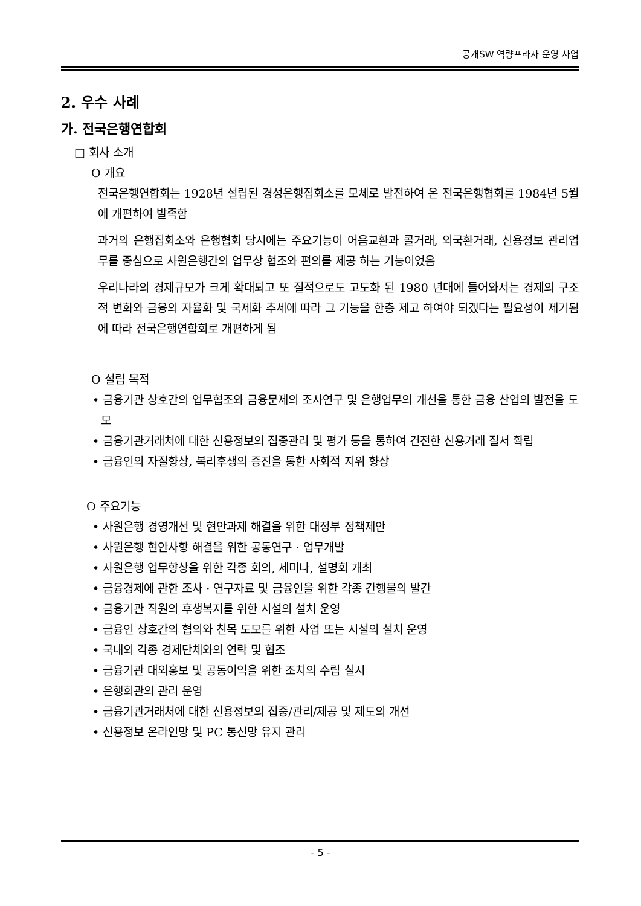공개SW 역량프라자 운영 사업
2. 우수 사례
가. 전국은행연합회
□ 회사 소개
O 개요
전국은행연합회는 1928년 설립된 경성은행집회소를 모체로 발전하여 온 전국은행협회를 1984년 5월에 개편하여 발족함
과거의 은행집회소와 은행협회 당시에는 주요기능이 어음교환과 콜거래, 외국환거래, 신용정보 관리업무를 중심으로 사원은행간의 업무상 협조와 편의를 제공 하는 기능이었음
우리나라의 경제규모가 크게 확대되고 또 질적으로도 고도화 된 1980 년대에 들어와서는 경제의 구조적 변화와 금융의 자율화 및 국제화 추세에 따라 그 기능을 한층 제고 하여야 되겠다는 필요성이 제기됨에 따라 전국은행연합회로 개편하게 됨
O 설립 목적
• 금융기관 상호간의 업무협조와 금융문제의 조사연구 및 은행업무의 개선을 통한 금융 산업의 발전을 도모
• 금융기관거래처에 대한 신용정보의 집중관리 및 평가 등을 통하여 건전한 신용거래 질서 확립
• 금융인의 자질향상, 복리후생의 증진을 통한 사회적 지위 향상
O 주요기능
• 사원은행 경영개선 및 현안과제 해결을 위한 대정부 정책제안
• 사원은행 현안사항 해결을 위한 공동연구 · 업무개발
• 사원은행 업무향상을 위한 각종 회의, 세미나, 설명회 개최
• 금융경제에 관한 조사 · 연구자료 및 금융인을 위한 각종 간행물의 발간
• 금융기관 직원의 후생복지를 위한 시설의 설치 운영
• 금융인 상호간의 협의와 친목 도모를 위한 사업 또는 시설의 설치 운영
• 국내외 각종 경제단체와의 연락 및 협조
• 금융기관 대외홍보 및 공동이익을 위한 조치의 수립 실시
• 은행회관의 관리 운영
• 금융기관거래처에 대한 신용정보의 집중/관리/제공 및 제도의 개선
• 신용정보 온라인망 및 PC 통신망 유지 관리
- 5 -